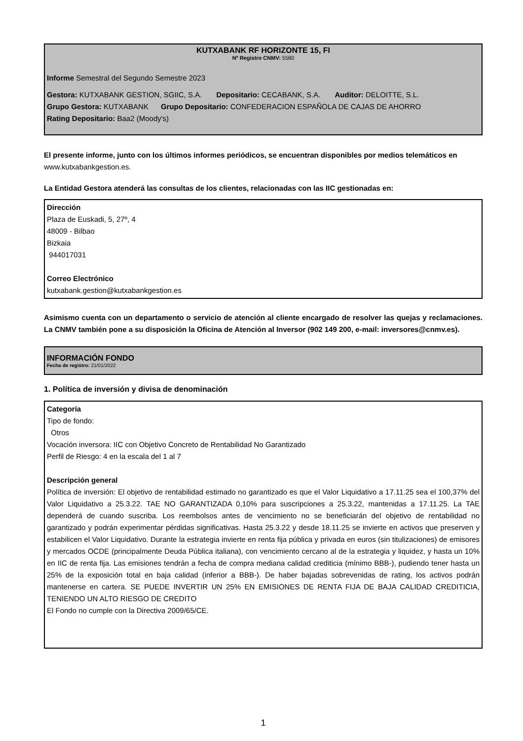KUTXABANK RF HORIZONTE 15, FI
Nº Registro CNMV: 5580
Informe Semestral del Segundo Semestre 2023
Gestora: KUTXABANK GESTION, SGIIC, S.A. Depositario: CECABANK, S.A. Auditor: DELOITTE, S.L.
Grupo Gestora: KUTXABANK Grupo Depositario: CONFEDERACION ESPAÑOLA DE CAJAS DE AHORRO
Rating Depositario: Baa2 (Moody's)
El presente informe, junto con los últimos informes periódicos, se encuentran disponibles por medios telemáticos en www.kutxabankgestion.es.
La Entidad Gestora atenderá las consultas de los clientes, relacionadas con las IIC gestionadas en:
Dirección
Plaza de Euskadi, 5, 27º, 4
48009 - Bilbao
Bizkaia
944017031
Correo Electrónico
kutxabank.gestion@kutxabankgestion.es
Asimismo cuenta con un departamento o servicio de atención al cliente encargado de resolver las quejas y reclamaciones. La CNMV también pone a su disposición la Oficina de Atención al Inversor (902 149 200, e-mail: inversores@cnmv.es).
INFORMACIÓN FONDO
Fecha de registro: 21/01/2022
1. Política de inversión y divisa de denominación
Categoría
Tipo de fondo:
Otros
Vocación inversora: IIC con Objetivo Concreto de Rentabilidad No Garantizado
Perfil de Riesgo: 4 en la escala del 1 al 7
Descripción general
Política de inversión: El objetivo de rentabilidad estimado no garantizado es que el Valor Liquidativo a 17.11.25 sea el 100,37% del Valor Liquidativo a 25.3.22. TAE NO GARANTIZADA 0,10% para suscripciones a 25.3.22, mantenidas a 17.11.25. La TAE dependerá de cuando suscriba. Los reembolsos antes de vencimiento no se beneficiarán del objetivo de rentabilidad no garantizado y podrán experimentar pérdidas significativas. Hasta 25.3.22 y desde 18.11.25 se invierte en activos que preserven y estabilicen el Valor Liquidativo. Durante la estrategia invierte en renta fija pública y privada en euros (sin titulizaciones) de emisores y mercados OCDE (principalmente Deuda Pública italiana), con vencimiento cercano al de la estrategia y liquidez, y hasta un 10% en IIC de renta fija. Las emisiones tendrán a fecha de compra mediana calidad crediticia (mínimo BBB-), pudiendo tener hasta un 25% de la exposición total en baja calidad (inferior a BBB-). De haber bajadas sobrevenidas de rating, los activos podrán mantenerse en cartera. SE PUEDE INVERTIR UN 25% EN EMISIONES DE RENTA FIJA DE BAJA CALIDAD CREDITICIA, TENIENDO UN ALTO RIESGO DE CREDITO
El Fondo no cumple con la Directiva 2009/65/CE.
1